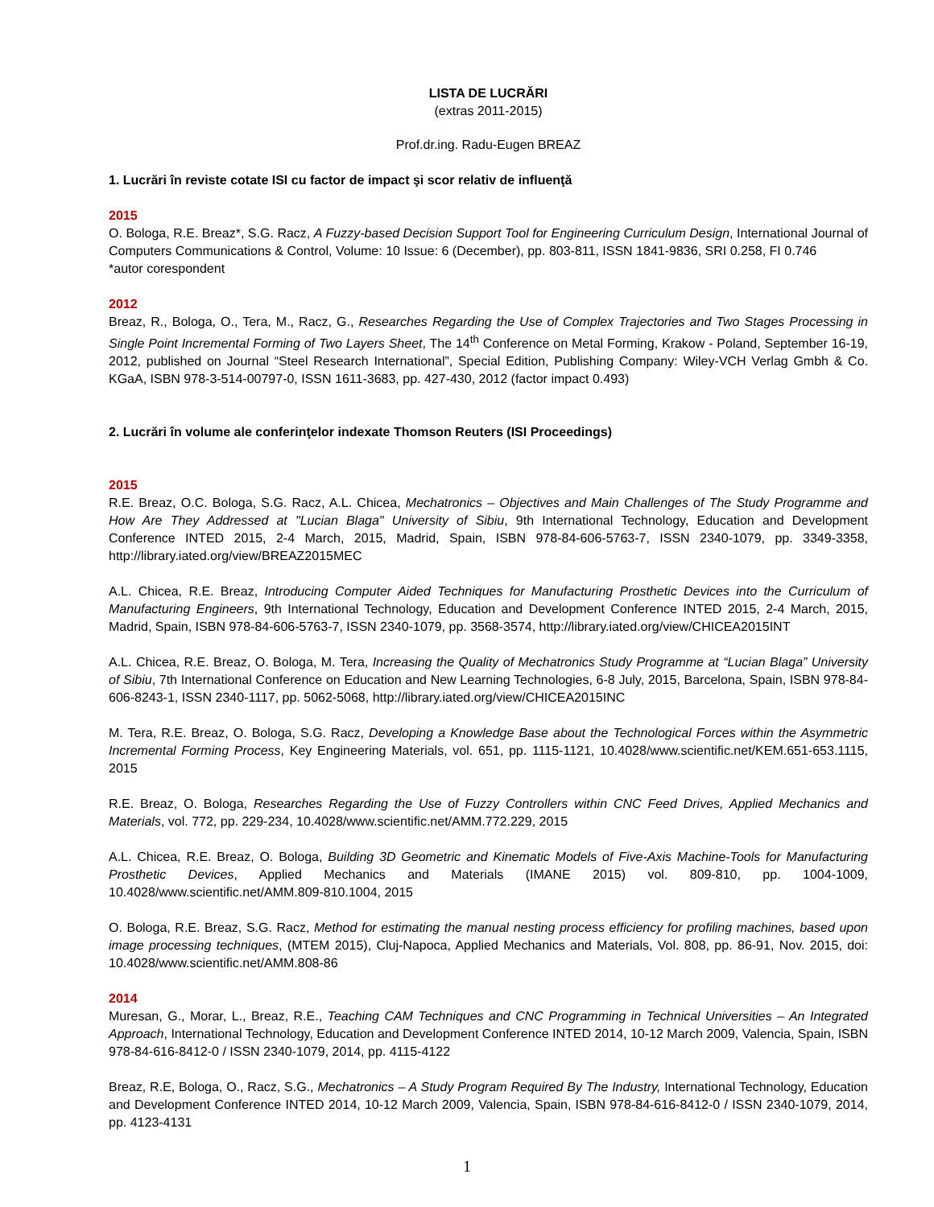LISTA DE LUCRĂRI
(extras 2011-2015)
Prof.dr.ing. Radu-Eugen BREAZ
1. Lucrări în reviste cotate ISI cu factor de impact şi scor relativ de influenţă
2015
O. Bologa, R.E. Breaz*, S.G. Racz, A Fuzzy-based Decision Support Tool for Engineering Curriculum Design, International Journal of Computers Communications & Control, Volume: 10 Issue: 6 (December), pp. 803-811, ISSN 1841-9836, SRI 0.258, FI 0.746
*autor corespondent
2012
Breaz, R., Bologa, O., Tera, M., Racz, G., Researches Regarding the Use of Complex Trajectories and Two Stages Processing in Single Point Incremental Forming of Two Layers Sheet, The 14<sup>th</sup> Conference on Metal Forming, Krakow - Poland, September 16-19, 2012, published on Journal “Steel Research International”, Special Edition, Publishing Company: Wiley-VCH Verlag Gmbh & Co. KGaA, ISBN 978-3-514-00797-0, ISSN 1611-3683, pp. 427-430, 2012 (factor impact 0.493)
2. Lucrări în volume ale conferinţelor indexate Thomson Reuters (ISI Proceedings)
2015
R.E. Breaz, O.C. Bologa, S.G. Racz, A.L. Chicea, Mechatronics – Objectives and Main Challenges of The Study Programme and How Are They Addressed at "Lucian Blaga" University of Sibiu, 9th International Technology, Education and Development Conference INTED 2015, 2-4 March, 2015, Madrid, Spain, ISBN 978-84-606-5763-7, ISSN 2340-1079, pp. 3349-3358, http://library.iated.org/view/BREAZ2015MEC
A.L. Chicea, R.E. Breaz, Introducing Computer Aided Techniques for Manufacturing Prosthetic Devices into the Curriculum of Manufacturing Engineers, 9th International Technology, Education and Development Conference INTED 2015, 2-4 March, 2015, Madrid, Spain, ISBN 978-84-606-5763-7, ISSN 2340-1079, pp. 3568-3574, http://library.iated.org/view/CHICEA2015INT
A.L. Chicea, R.E. Breaz, O. Bologa, M. Tera, Increasing the Quality of Mechatronics Study Programme at “Lucian Blaga” University of Sibiu, 7th International Conference on Education and New Learning Technologies, 6-8 July, 2015, Barcelona, Spain, ISBN 978-84-606-8243-1, ISSN 2340-1117, pp. 5062-5068, http://library.iated.org/view/CHICEA2015INC
M. Tera, R.E. Breaz, O. Bologa, S.G. Racz, Developing a Knowledge Base about the Technological Forces within the Asymmetric Incremental Forming Process, Key Engineering Materials, vol. 651, pp. 1115-1121, 10.4028/www.scientific.net/KEM.651-653.1115, 2015
R.E. Breaz, O. Bologa, Researches Regarding the Use of Fuzzy Controllers within CNC Feed Drives, Applied Mechanics and Materials, vol. 772, pp. 229-234, 10.4028/www.scientific.net/AMM.772.229, 2015
A.L. Chicea, R.E. Breaz, O. Bologa, Building 3D Geometric and Kinematic Models of Five-Axis Machine-Tools for Manufacturing Prosthetic Devices, Applied Mechanics and Materials (IMANE 2015) vol. 809-810, pp. 1004-1009, 10.4028/www.scientific.net/AMM.809-810.1004, 2015
O. Bologa, R.E. Breaz, S.G. Racz, Method for estimating the manual nesting process efficiency for profiling machines, based upon image processing techniques, (MTEM 2015), Cluj-Napoca, Applied Mechanics and Materials, Vol. 808, pp. 86-91, Nov. 2015, doi: 10.4028/www.scientific.net/AMM.808-86
2014
Muresan, G., Morar, L., Breaz, R.E., Teaching CAM Techniques and CNC Programming in Technical Universities – An Integrated Approach, International Technology, Education and Development Conference INTED 2014, 10-12 March 2009, Valencia, Spain, ISBN 978-84-616-8412-0 / ISSN 2340-1079, 2014, pp. 4115-4122
Breaz, R.E, Bologa, O., Racz, S.G., Mechatronics – A Study Program Required By The Industry, International Technology, Education and Development Conference INTED 2014, 10-12 March 2009, Valencia, Spain, ISBN 978-84-616-8412-0 / ISSN 2340-1079, 2014, pp. 4123-4131
1